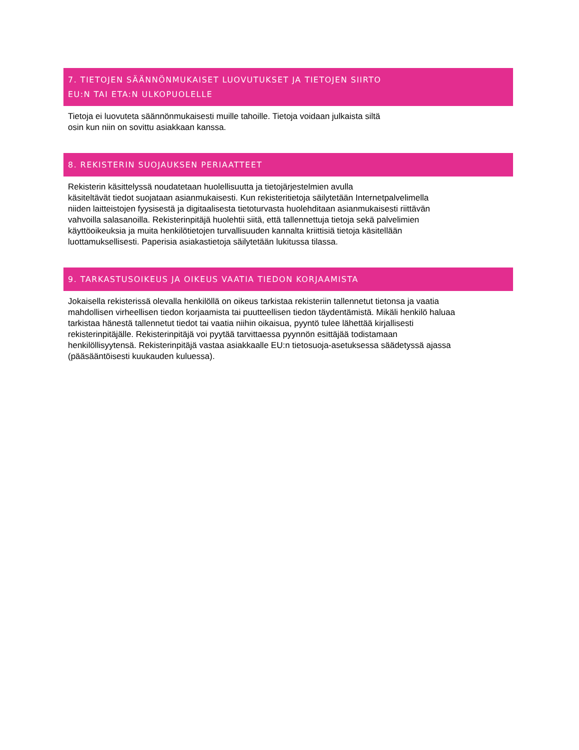7. TIETOJEN SÄÄNNÖNMUKAISET LUOVUTUKSET JA TIETOJEN SIIRTO
EU:N TAI ETA:N ULKOPUOLELLE
Tietoja ei luovuteta säännönmukaisesti muille tahoille. Tietoja voidaan julkaista siltä
osin kun niin on sovittu asiakkaan kanssa.
8. REKISTERIN SUOJAUKSEN PERIAATTEET
Rekisterin käsittelyssä noudatetaan huolellisuutta ja tietojärjestelmien avulla
käsiteltävät tiedot suojataan asianmukaisesti. Kun rekisteritietoja säilytetään Internetpalvelimella
niiden laitteistojen fyysisestä ja digitaalisesta tietoturvasta huolehditaan asianmukaisesti riittävän
vahvoilla salasanoilla. Rekisterinpitäjä huolehtii siitä, että tallennettuja tietoja sekä palvelimien
käyttöoikeuksia ja muita henkilötietojen turvallisuuden kannalta kriittisiä tietoja käsitellään
luottamuksellisesti. Paperisia asiakastietoja säilytetään lukitussa tilassa.
9. TARKASTUSOIKEUS JA OIKEUS VAATIA TIEDON KORJAAMISTA
Jokaisella rekisterissä olevalla henkilöllä on oikeus tarkistaa rekisteriin tallennetut tietonsa ja vaatia
mahdollisen virheellisen tiedon korjaamista tai puutteellisen tiedon täydentämistä. Mikäli henkilö haluaa
tarkistaa hänestä tallennetut tiedot tai vaatia niihin oikaisua, pyyntö tulee lähettää kirjallisesti
rekisterinpitäjälle. Rekisterinpitäjä voi pyytää tarvittaessa pyynnön esittäjää todistamaan
henkilöllisyytensä. Rekisterinpitäjä vastaa asiakkaalle EU:n tietosuoja-asetuksessa säädetyssä ajassa
(pääsääntöisesti kuukauden kuluessa).